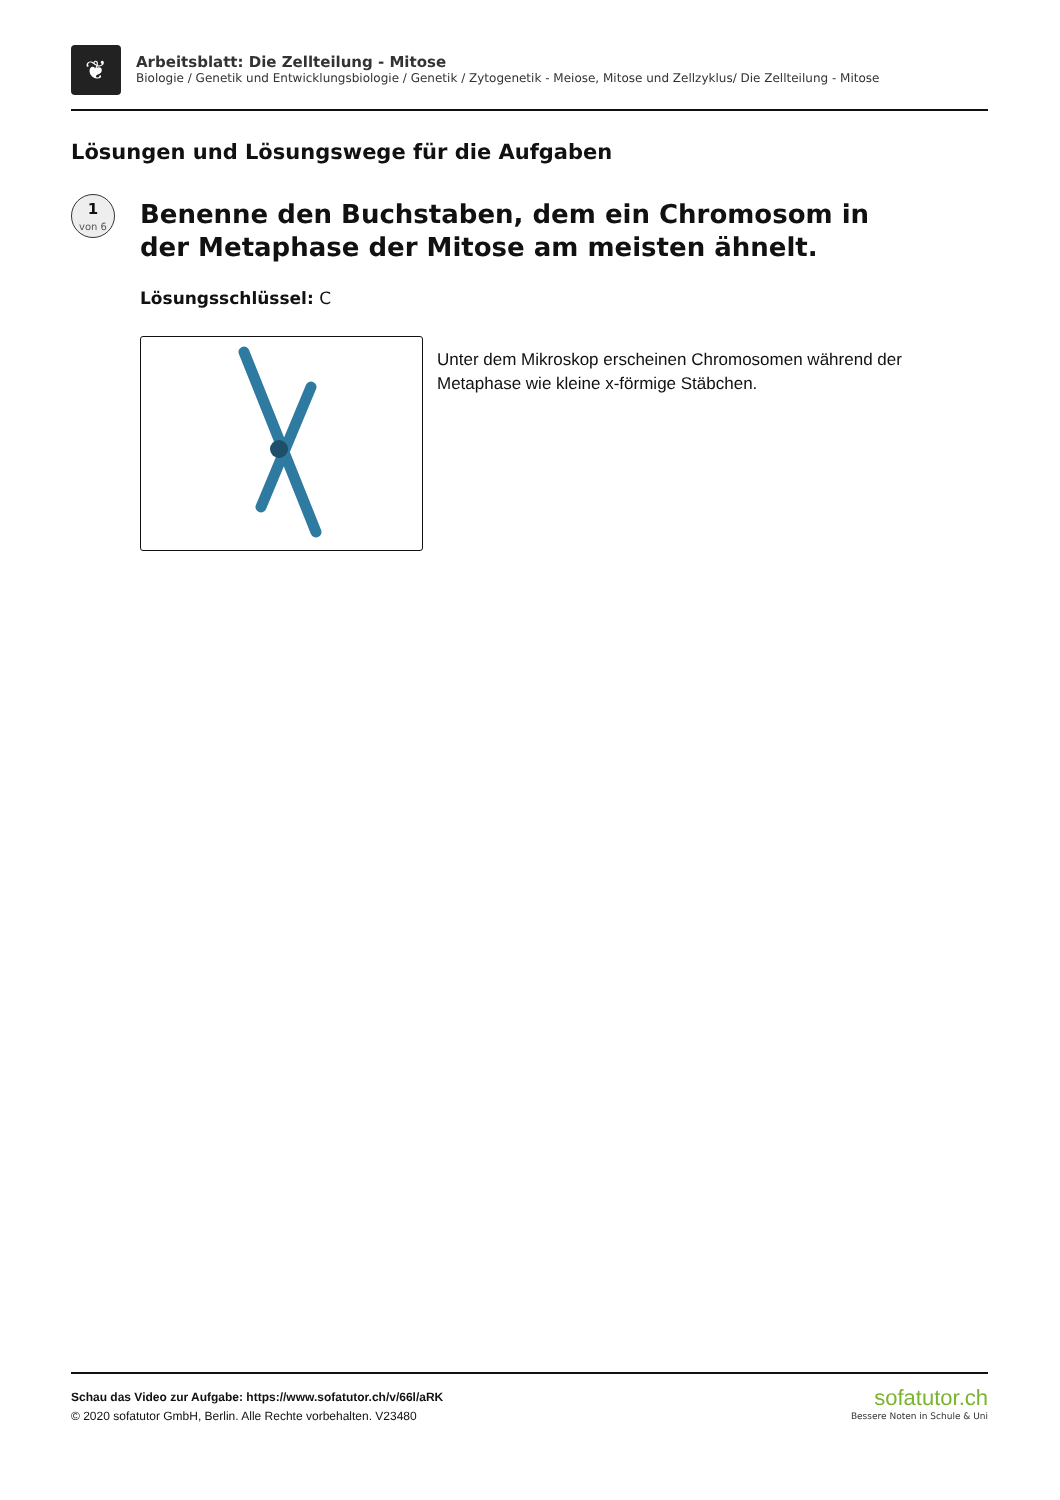❦
Arbeitsblatt: Die Zellteilung - Mitose
Biologie / Genetik und Entwicklungsbiologie / Genetik / Zytogenetik - Meiose, Mitose und Zellzyklus/ Die Zellteilung - Mitose
Lösungen und Lösungswege für die Aufgaben
1
von 6
Benenne den Buchstaben, dem ein Chromosom in der Metaphase der Mitose am meisten ähnelt.
Lösungsschlüssel: C
Unter dem Mikroskop erscheinen Chromosomen während der Metaphase wie kleine x-förmige Stäbchen.
Schau das Video zur Aufgabe: https://www.sofatutor.ch/v/66l/aRK
© 2020 sofatutor GmbH, Berlin. Alle Rechte vorbehalten. V23480
sofatutor.ch
Bessere Noten in Schule & Uni